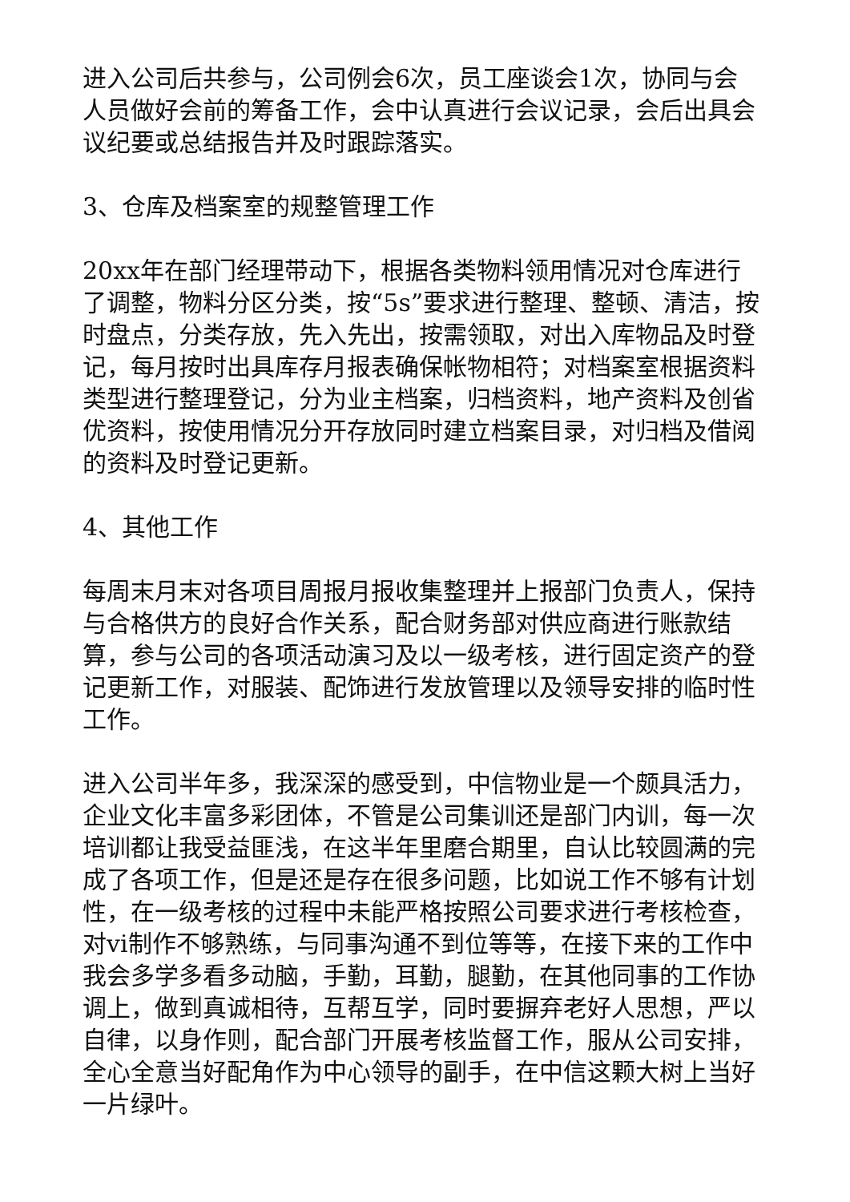进入公司后共参与，公司例会6次，员工座谈会1次，协同与会人员做好会前的筹备工作，会中认真进行会议记录，会后出具会议纪要或总结报告并及时跟踪落实。
3、仓库及档案室的规整管理工作
20xx年在部门经理带动下，根据各类物料领用情况对仓库进行了调整，物料分区分类，按“5s”要求进行整理、整顿、清洁，按时盘点，分类存放，先入先出，按需领取，对出入库物品及时登记，每月按时出具库存月报表确保帐物相符；对档案室根据资料类型进行整理登记，分为业主档案，归档资料，地产资料及创省优资料，按使用情况分开存放同时建立档案目录，对归档及借阅的资料及时登记更新。
4、其他工作
每周末月末对各项目周报月报收集整理并上报部门负责人，保持与合格供方的良好合作关系，配合财务部对供应商进行账款结算，参与公司的各项活动演习及以一级考核，进行固定资产的登记更新工作，对服装、配饰进行发放管理以及领导安排的临时性工作。
进入公司半年多，我深深的感受到，中信物业是一个颇具活力，企业文化丰富多彩团体，不管是公司集训还是部门内训，每一次培训都让我受益匪浅，在这半年里磨合期里，自认比较圆满的完成了各项工作，但是还是存在很多问题，比如说工作不够有计划性，在一级考核的过程中未能严格按照公司要求进行考核检查，对vi制作不够熟练，与同事沟通不到位等等，在接下来的工作中我会多学多看多动脑，手勤，耳勤，腿勤，在其他同事的工作协调上，做到真诚相待，互帮互学，同时要摒弃老好人思想，严以自律，以身作则，配合部门开展考核监督工作，服从公司安排，全心全意当好配角作为中心领导的副手，在中信这颗大树上当好一片绿叶。